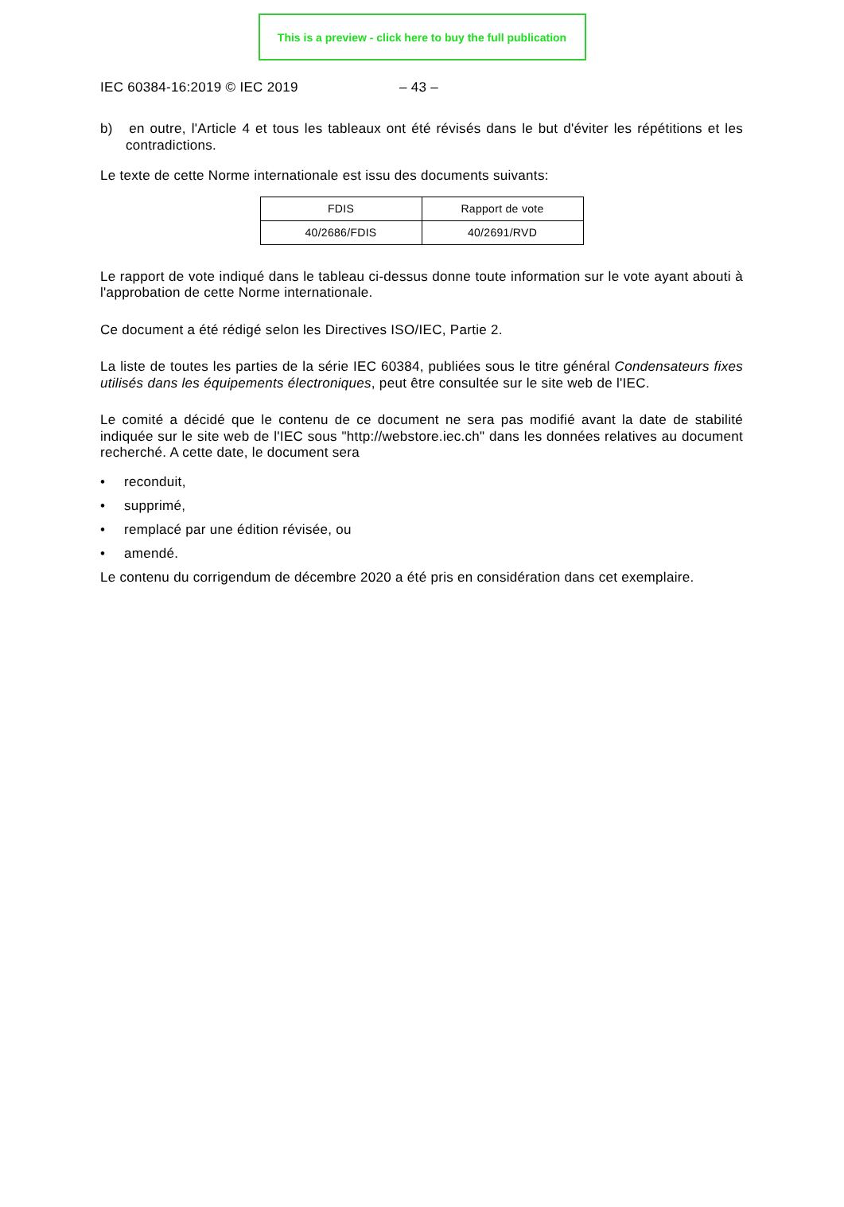This is a preview - click here to buy the full publication
IEC 60384-16:2019 © IEC 2019 – 43 –
b) en outre, l'Article 4 et tous les tableaux ont été révisés dans le but d'éviter les répétitions et les contradictions.
Le texte de cette Norme internationale est issu des documents suivants:
| FDIS | Rapport de vote |
| 40/2686/FDIS | 40/2691/RVD |
Le rapport de vote indiqué dans le tableau ci-dessus donne toute information sur le vote ayant abouti à l'approbation de cette Norme internationale.
Ce document a été rédigé selon les Directives ISO/IEC, Partie 2.
La liste de toutes les parties de la série IEC 60384, publiées sous le titre général Condensateurs fixes utilisés dans les équipements électroniques, peut être consultée sur le site web de l'IEC.
Le comité a décidé que le contenu de ce document ne sera pas modifié avant la date de stabilité indiquée sur le site web de l'IEC sous "http://webstore.iec.ch" dans les données relatives au document recherché. A cette date, le document sera
• reconduit,
• supprimé,
• remplacé par une édition révisée, ou
• amendé.
Le contenu du corrigendum de décembre 2020 a été pris en considération dans cet exemplaire.